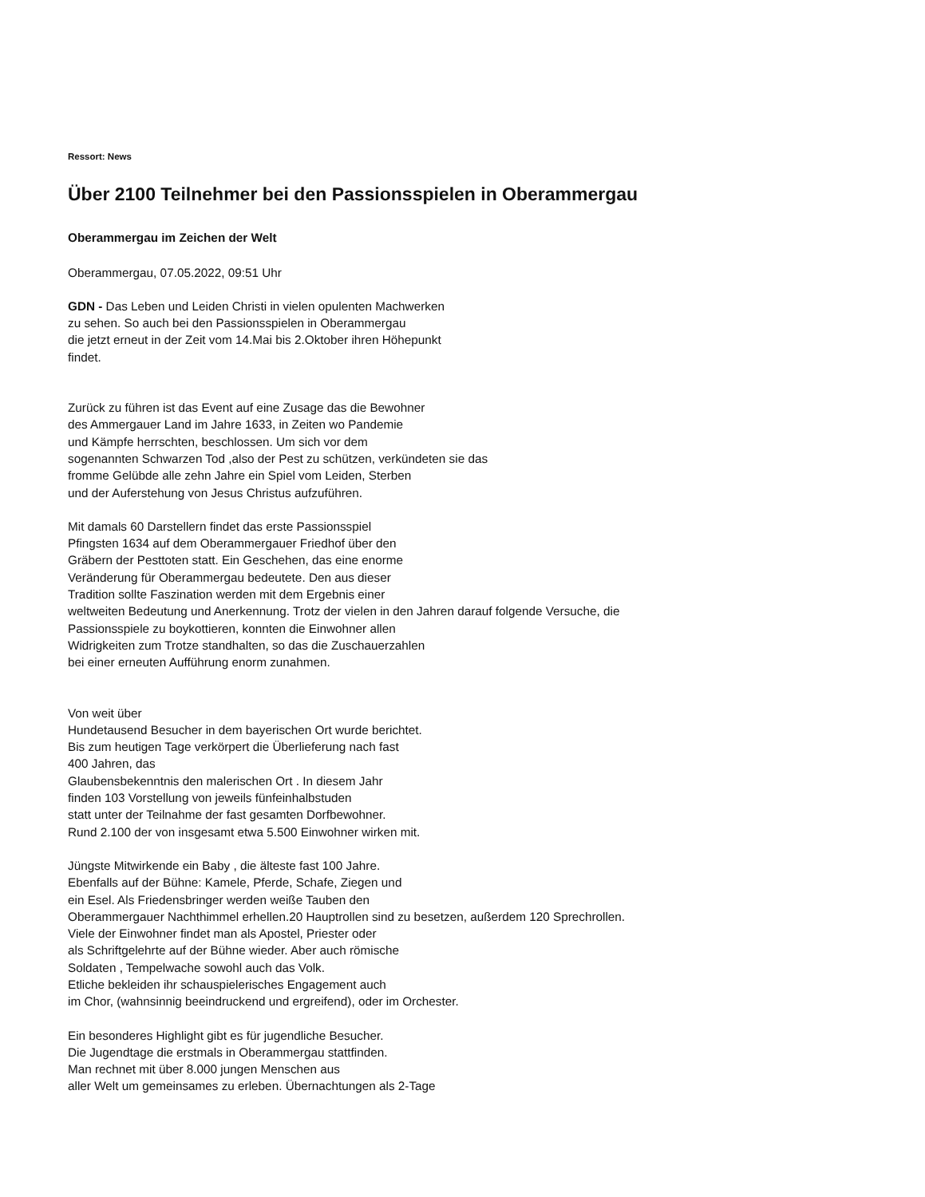Ressort: News
Über 2100 Teilnehmer bei den Passionsspielen in Oberammergau
Oberammergau im Zeichen der Welt
Oberammergau, 07.05.2022, 09:51 Uhr
GDN - Das Leben und Leiden Christi in vielen opulenten Machwerken
zu sehen. So auch bei den Passionsspielen in Oberammergau
die jetzt erneut in der Zeit vom 14.Mai bis 2.Oktober ihren Höhepunkt
findet.
Zurück zu führen ist das Event auf eine Zusage das die Bewohner
des Ammergauer Land im Jahre 1633, in Zeiten wo Pandemie
und Kämpfe herrschten, beschlossen. Um sich vor dem
sogenannten Schwarzen Tod ,also der Pest zu schützen, verkündeten sie das
fromme Gelübde alle zehn Jahre ein Spiel vom Leiden, Sterben
und der Auferstehung von Jesus Christus aufzuführen.
Mit damals 60 Darstellern findet das erste Passionsspiel
Pfingsten 1634 auf dem Oberammergauer Friedhof über den
Gräbern der Pesttoten statt. Ein Geschehen, das eine enorme
Veränderung für Oberammergau bedeutete. Den aus dieser
Tradition sollte Faszination werden mit dem Ergebnis einer
weltweiten Bedeutung und Anerkennung. Trotz der vielen in den Jahren darauf folgende Versuche, die
Passionsspiele zu boykottieren, konnten die Einwohner allen
Widrigkeiten zum Trotze standhalten, so das die Zuschauerzahlen
bei einer erneuten Aufführung enorm zunahmen.
Von weit über
Hundetausend Besucher in dem bayerischen Ort wurde berichtet.
Bis zum heutigen Tage verkörpert die Überlieferung nach fast
400 Jahren, das
Glaubensbekenntnis den malerischen Ort . In diesem Jahr
finden 103 Vorstellung von jeweils fünfeinhalbstuden
statt unter der Teilnahme der fast gesamten Dorfbewohner.
Rund 2.100 der von insgesamt etwa 5.500 Einwohner wirken mit.
Jüngste Mitwirkende ein Baby , die älteste fast 100 Jahre.
Ebenfalls auf der Bühne: Kamele, Pferde, Schafe, Ziegen und
ein Esel. Als Friedensbringer werden weiße Tauben den
Oberammergauer Nachthimmel erhellen.20 Hauptrollen sind zu besetzen, außerdem 120 Sprechrollen.
Viele der Einwohner findet man als Apostel, Priester oder
als Schriftgelehrte auf der Bühne wieder. Aber auch römische
Soldaten , Tempelwache sowohl auch das Volk.
Etliche bekleiden ihr schauspielerisches Engagement auch
im Chor, (wahnsinnig beeindruckend und ergreifend), oder im Orchester.
Ein besonderes Highlight gibt es für jugendliche Besucher.
Die Jugendtage die erstmals in Oberammergau stattfinden.
Man rechnet mit über 8.000 jungen Menschen aus
aller Welt um gemeinsames zu erleben. Übernachtungen als 2-Tage